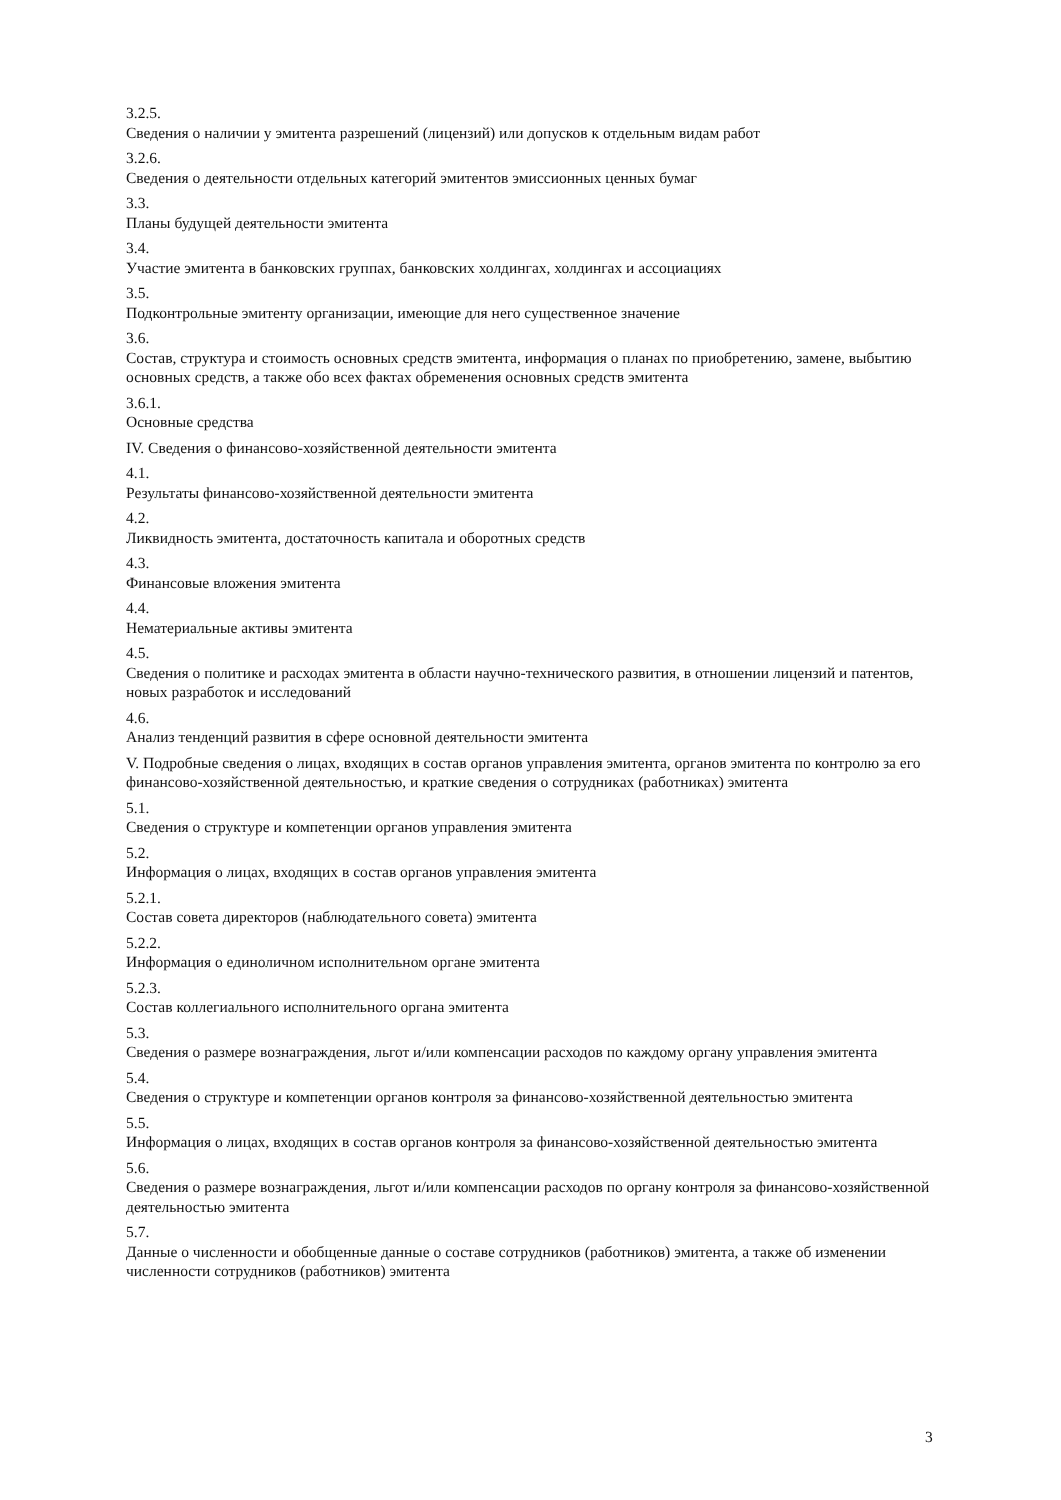3.2.5.
Сведения о наличии у эмитента разрешений (лицензий) или допусков к отдельным видам работ
3.2.6.
Сведения о деятельности отдельных категорий эмитентов эмиссионных ценных бумаг
3.3.
Планы будущей деятельности эмитента
3.4.
Участие эмитента в банковских группах, банковских холдингах, холдингах и ассоциациях
3.5.
Подконтрольные эмитенту организации, имеющие для него существенное значение
3.6.
Состав, структура и стоимость основных средств эмитента, информация о планах по приобретению, замене, выбытию основных средств, а также обо всех фактах обременения основных средств эмитента
3.6.1.
Основные средства
IV. Сведения о финансово-хозяйственной деятельности эмитента
4.1.
Результаты финансово-хозяйственной деятельности эмитента
4.2.
Ликвидность эмитента, достаточность капитала и оборотных средств
4.3.
Финансовые вложения эмитента
4.4.
Нематериальные активы эмитента
4.5.
Сведения о политике и расходах эмитента в области научно-технического развития, в отношении лицензий и патентов, новых разработок и исследований
4.6.
Анализ тенденций развития в сфере основной деятельности эмитента
V. Подробные сведения о лицах, входящих в состав органов управления эмитента, органов эмитента по контролю за его финансово-хозяйственной деятельностью, и краткие сведения о сотрудниках (работниках) эмитента
5.1.
Сведения о структуре и компетенции органов управления эмитента
5.2.
Информация о лицах, входящих в состав органов управления эмитента
5.2.1.
Состав совета директоров (наблюдательного совета) эмитента
5.2.2.
Информация о единоличном исполнительном органе эмитента
5.2.3.
Состав коллегиального исполнительного органа эмитента
5.3.
Сведения о размере вознаграждения, льгот и/или компенсации расходов по каждому органу управления эмитента
5.4.
Сведения о структуре и компетенции органов контроля за финансово-хозяйственной деятельностью эмитента
5.5.
Информация о лицах, входящих в состав органов контроля за финансово-хозяйственной деятельностью эмитента
5.6.
Сведения о размере вознаграждения, льгот и/или компенсации расходов по органу контроля за финансово-хозяйственной деятельностью эмитента
5.7.
Данные о численности и обобщенные данные о составе сотрудников (работников) эмитента, а также об изменении численности сотрудников (работников) эмитента
3